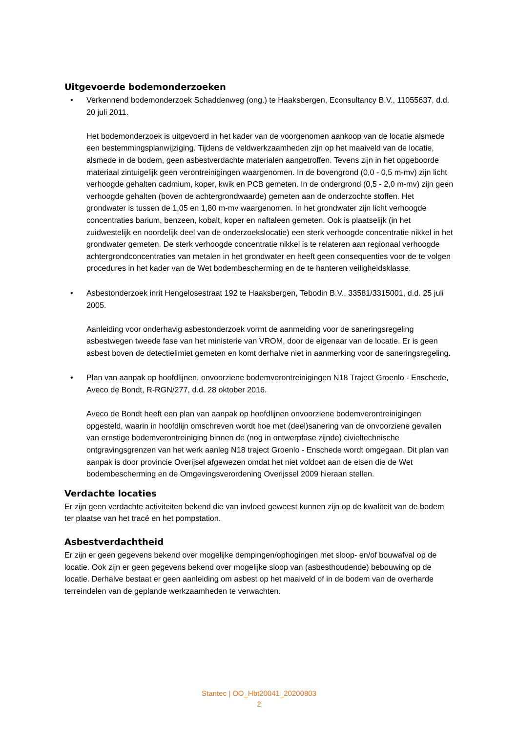Uitgevoerde bodemonderzoeken
• Verkennend bodemonderzoek Schaddenweg (ong.) te Haaksbergen, Econsultancy B.V., 11055637, d.d. 20 juli 2011.
Het bodemonderzoek is uitgevoerd in het kader van de voorgenomen aankoop van de locatie alsmede een bestemmingsplanwijziging. Tijdens de veldwerkzaamheden zijn op het maaiveld van de locatie, alsmede in de bodem, geen asbestverdachte materialen aangetroffen. Tevens zijn in het opgeboorde materiaal zintuigelijk geen verontreinigingen waargenomen. In de bovengrond (0,0 - 0,5 m-mv) zijn licht verhoogde gehalten cadmium, koper, kwik en PCB gemeten. In de ondergrond (0,5 - 2,0 m-mv) zijn geen verhoogde gehalten (boven de achtergrondwaarde) gemeten aan de onderzochte stoffen. Het grondwater is tussen de 1,05 en 1,80 m-mv waargenomen. In het grondwater zijn licht verhoogde concentraties barium, benzeen, kobalt, koper en naftaleen gemeten. Ook is plaatselijk (in het zuidwestelijk en noordelijk deel van de onderzoekslocatie) een sterk verhoogde concentratie nikkel in het grondwater gemeten. De sterk verhoogde concentratie nikkel is te relateren aan regionaal verhoogde achtergrondconcentraties van metalen in het grondwater en heeft geen consequenties voor de te volgen procedures in het kader van de Wet bodembescherming en de te hanteren veiligheidsklasse.
• Asbestonderzoek inrit Hengelosestraat 192 te Haaksbergen, Tebodin B.V., 33581/3315001, d.d. 25 juli 2005.
Aanleiding voor onderhavig asbestonderzoek vormt de aanmelding voor de saneringsregeling asbestwegen tweede fase van het ministerie van VROM, door de eigenaar van de locatie. Er is geen asbest boven de detectielimiet gemeten en komt derhalve niet in aanmerking voor de saneringsregeling.
• Plan van aanpak op hoofdlijnen, onvoorziene bodemverontreinigingen N18 Traject Groenlo - Enschede, Aveco de Bondt, R-RGN/277, d.d. 28 oktober 2016.
Aveco de Bondt heeft een plan van aanpak op hoofdlijnen onvoorziene bodemverontreinigingen opgesteld, waarin in hoofdlijn omschreven wordt hoe met (deel)sanering van de onvoorziene gevallen van ernstige bodemverontreiniging binnen de (nog in ontwerpfase zijnde) civieltechnische ontgravingsgrenzen van het werk aanleg N18 traject Groenlo - Enschede wordt omgegaan. Dit plan van aanpak is door provincie Overijsel afgewezen omdat het niet voldoet aan de eisen die de Wet bodembescherming en de Omgevingsverordening Overijssel 2009 hieraan stellen.
Verdachte locaties
Er zijn geen verdachte activiteiten bekend die van invloed geweest kunnen zijn op de kwaliteit van de bodem ter plaatse van het tracé en het pompstation.
Asbestverdachtheid
Er zijn er geen gegevens bekend over mogelijke dempingen/ophogingen met sloop- en/of bouwafval op de locatie. Ook zijn er geen gegevens bekend over mogelijke sloop van (asbesthoudende) bebouwing op de locatie. Derhalve bestaat er geen aanleiding om asbest op het maaiveld of in de bodem van de overharde terreindelen van de geplande werkzaamheden te verwachten.
Stantec | OO_Hbt20041_20200803
2